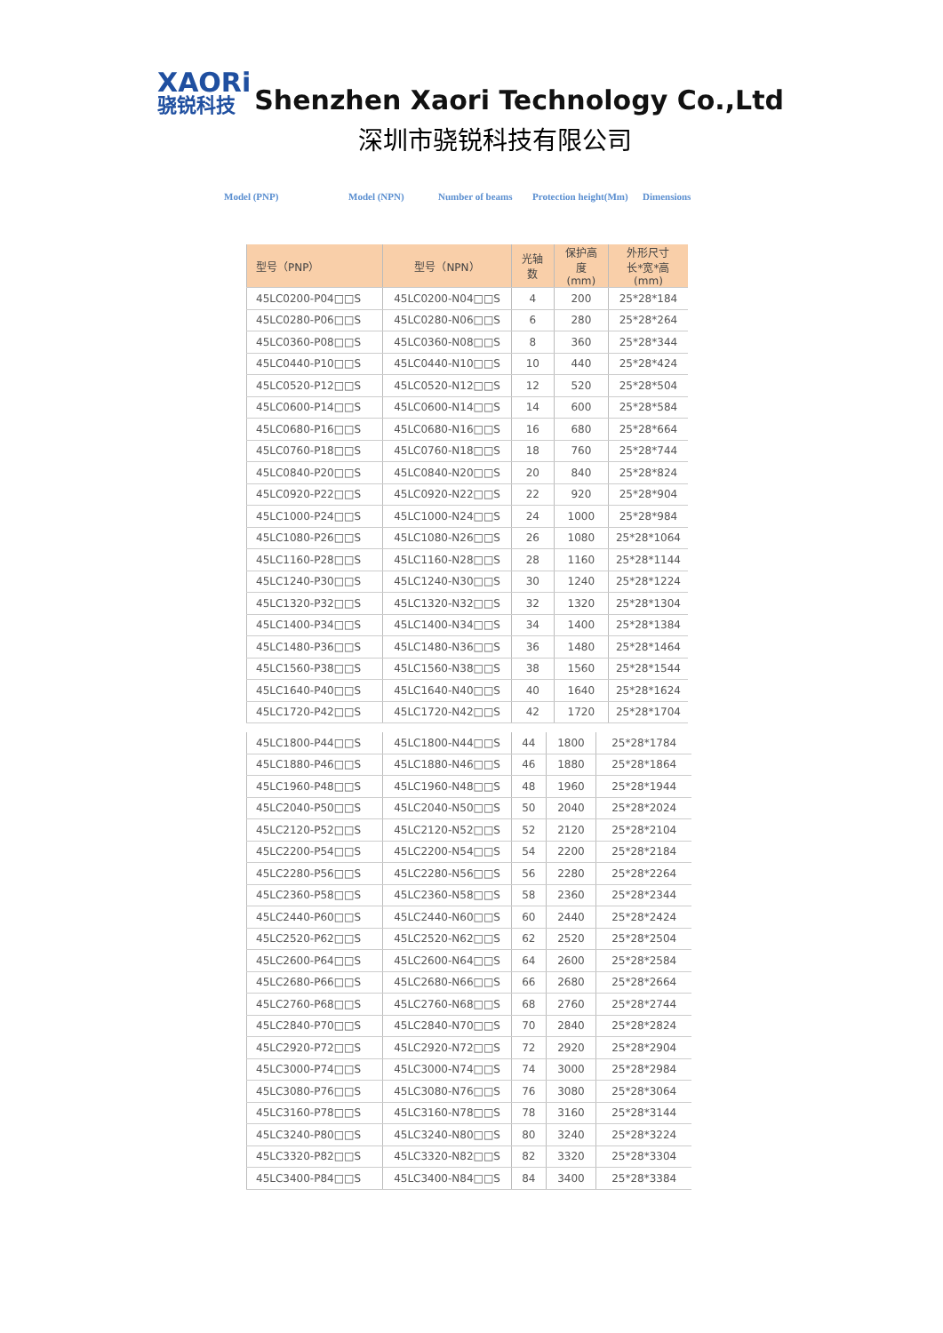XAORi
骁锐科技
Shenzhen Xaori Technology Co.,Ltd
深圳市骁锐科技有限公司
Model (PNP) Model (NPN) Number of beams Protection height(Mm) Dimensions
| 型号（PNP） | 型号（NPN） | 光轴数 | 保护高度 (mm) | 外形尺寸 长*宽*高 (mm) |
| --- | --- | --- | --- | --- |
| 45LC0200-P04□□S | 45LC0200-N04□□S | 4 | 200 | 25*28*184 |
| 45LC0280-P06□□S | 45LC0280-N06□□S | 6 | 280 | 25*28*264 |
| 45LC0360-P08□□S | 45LC0360-N08□□S | 8 | 360 | 25*28*344 |
| 45LC0440-P10□□S | 45LC0440-N10□□S | 10 | 440 | 25*28*424 |
| 45LC0520-P12□□S | 45LC0520-N12□□S | 12 | 520 | 25*28*504 |
| 45LC0600-P14□□S | 45LC0600-N14□□S | 14 | 600 | 25*28*584 |
| 45LC0680-P16□□S | 45LC0680-N16□□S | 16 | 680 | 25*28*664 |
| 45LC0760-P18□□S | 45LC0760-N18□□S | 18 | 760 | 25*28*744 |
| 45LC0840-P20□□S | 45LC0840-N20□□S | 20 | 840 | 25*28*824 |
| 45LC0920-P22□□S | 45LC0920-N22□□S | 22 | 920 | 25*28*904 |
| 45LC1000-P24□□S | 45LC1000-N24□□S | 24 | 1000 | 25*28*984 |
| 45LC1080-P26□□S | 45LC1080-N26□□S | 26 | 1080 | 25*28*1064 |
| 45LC1160-P28□□S | 45LC1160-N28□□S | 28 | 1160 | 25*28*1144 |
| 45LC1240-P30□□S | 45LC1240-N30□□S | 30 | 1240 | 25*28*1224 |
| 45LC1320-P32□□S | 45LC1320-N32□□S | 32 | 1320 | 25*28*1304 |
| 45LC1400-P34□□S | 45LC1400-N34□□S | 34 | 1400 | 25*28*1384 |
| 45LC1480-P36□□S | 45LC1480-N36□□S | 36 | 1480 | 25*28*1464 |
| 45LC1560-P38□□S | 45LC1560-N38□□S | 38 | 1560 | 25*28*1544 |
| 45LC1640-P40□□S | 45LC1640-N40□□S | 40 | 1640 | 25*28*1624 |
| 45LC1720-P42□□S | 45LC1720-N42□□S | 42 | 1720 | 25*28*1704 |
| 45LC1800-P44□□S | 45LC1800-N44□□S | 44 | 1800 | 25*28*1784 |
| 45LC1880-P46□□S | 45LC1880-N46□□S | 46 | 1880 | 25*28*1864 |
| 45LC1960-P48□□S | 45LC1960-N48□□S | 48 | 1960 | 25*28*1944 |
| 45LC2040-P50□□S | 45LC2040-N50□□S | 50 | 2040 | 25*28*2024 |
| 45LC2120-P52□□S | 45LC2120-N52□□S | 52 | 2120 | 25*28*2104 |
| 45LC2200-P54□□S | 45LC2200-N54□□S | 54 | 2200 | 25*28*2184 |
| 45LC2280-P56□□S | 45LC2280-N56□□S | 56 | 2280 | 25*28*2264 |
| 45LC2360-P58□□S | 45LC2360-N58□□S | 58 | 2360 | 25*28*2344 |
| 45LC2440-P60□□S | 45LC2440-N60□□S | 60 | 2440 | 25*28*2424 |
| 45LC2520-P62□□S | 45LC2520-N62□□S | 62 | 2520 | 25*28*2504 |
| 45LC2600-P64□□S | 45LC2600-N64□□S | 64 | 2600 | 25*28*2584 |
| 45LC2680-P66□□S | 45LC2680-N66□□S | 66 | 2680 | 25*28*2664 |
| 45LC2760-P68□□S | 45LC2760-N68□□S | 68 | 2760 | 25*28*2744 |
| 45LC2840-P70□□S | 45LC2840-N70□□S | 70 | 2840 | 25*28*2824 |
| 45LC2920-P72□□S | 45LC2920-N72□□S | 72 | 2920 | 25*28*2904 |
| 45LC3000-P74□□S | 45LC3000-N74□□S | 74 | 3000 | 25*28*2984 |
| 45LC3080-P76□□S | 45LC3080-N76□□S | 76 | 3080 | 25*28*3064 |
| 45LC3160-P78□□S | 45LC3160-N78□□S | 78 | 3160 | 25*28*3144 |
| 45LC3240-P80□□S | 45LC3240-N80□□S | 80 | 3240 | 25*28*3224 |
| 45LC3320-P82□□S | 45LC3320-N82□□S | 82 | 3320 | 25*28*3304 |
| 45LC3400-P84□□S | 45LC3400-N84□□S | 84 | 3400 | 25*28*3384 |